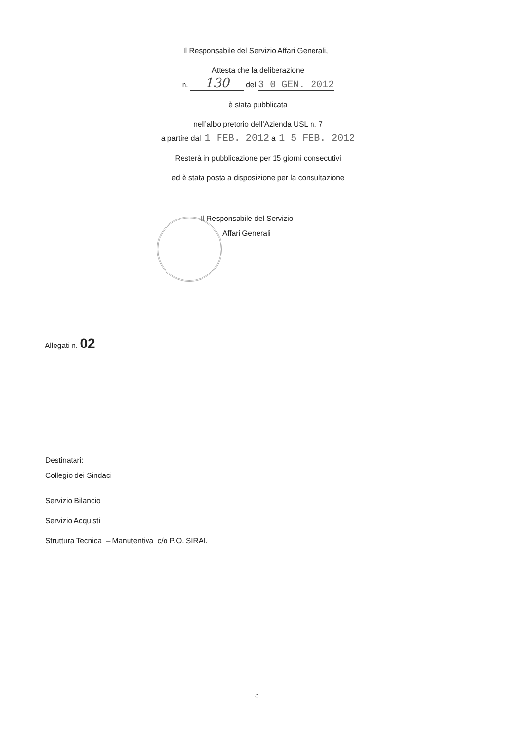Il Responsabile del Servizio Affari Generali,
Attesta che la deliberazione
n. 130 del 3 0 GEN. 2012
è stata pubblicata
nell’albo pretorio dell’Azienda USL n. 7
a partire dal 1 FEB. 2012 al 1 5 FEB. 2012
Resterà in pubblicazione per 15 giorni consecutivi
ed è stata posta a disposizione per la consultazione
Il Responsabile del Servizio
Affari Generali
Allegati n. 02
Destinatari:
Collegio dei Sindaci
Servizio Bilancio
Servizio Acquisti
Struttura Tecnica – Manutentiva c/o P.O. SIRAI.
3